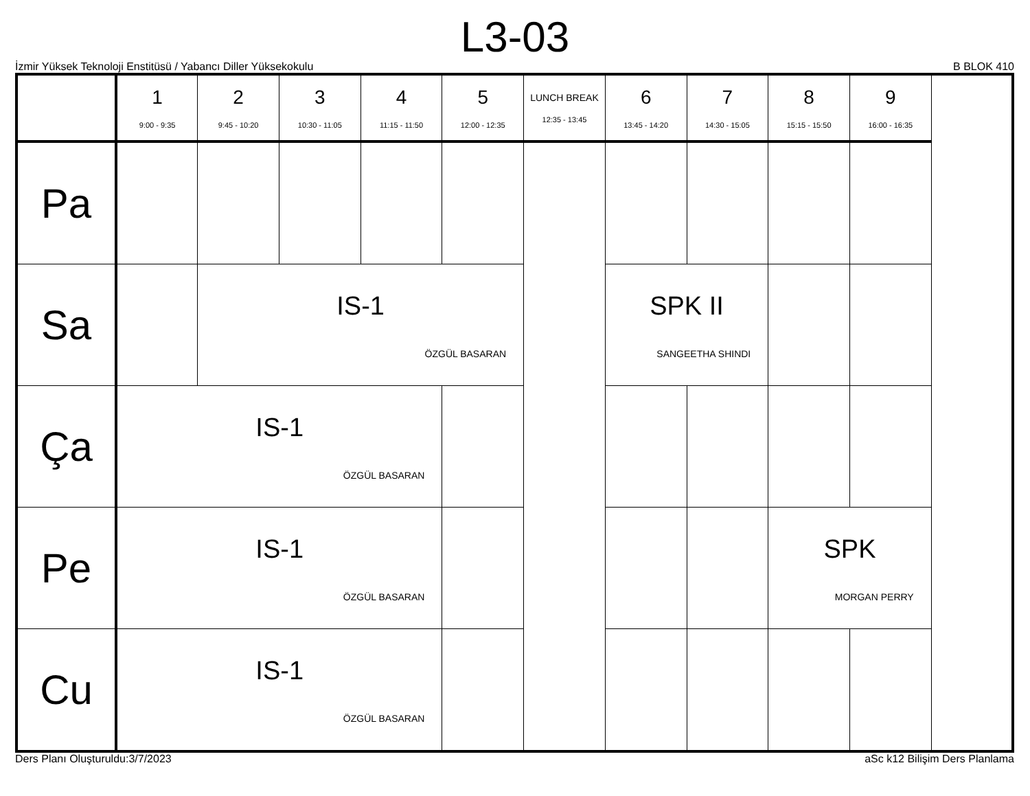L3-03
İzmir Yüksek Teknoloji Enstitüsü / Yabancı Diller Yüksekokulu B BLOK 410
| | 1 9:00 - 9:35 | 2 9:45 - 10:20 | 3 10:30 - 11:05 | 4 11:15 - 11:50 | 5 12:00 - 12:35 | LUNCH BREAK 12:35 - 13:45 | 6 13:45 - 14:20 | 7 14:30 - 15:05 | 8 15:15 - 15:50 | 9 16:00 - 16:35 |
| --- | --- | --- | --- | --- | --- | --- | --- | --- | --- | --- |
| Pa | | | | | | | | | | |
| Sa | | IS-1 ÖZGÜL BASARAN | | | | | SPK II SANGEETHA SHINDI | | | |
| Ça | IS-1 ÖZGÜL BASARAN | | | | | | | | | |
| Pe | IS-1 ÖZGÜL BASARAN | | | | | | | | SPK MORGAN PERRY | |
| Cu | IS-1 ÖZGÜL BASARAN | | | | | | | | | |
Ders Planı Oluşturuldu:3/7/2023 aSc k12 Bilişim Ders Planlama